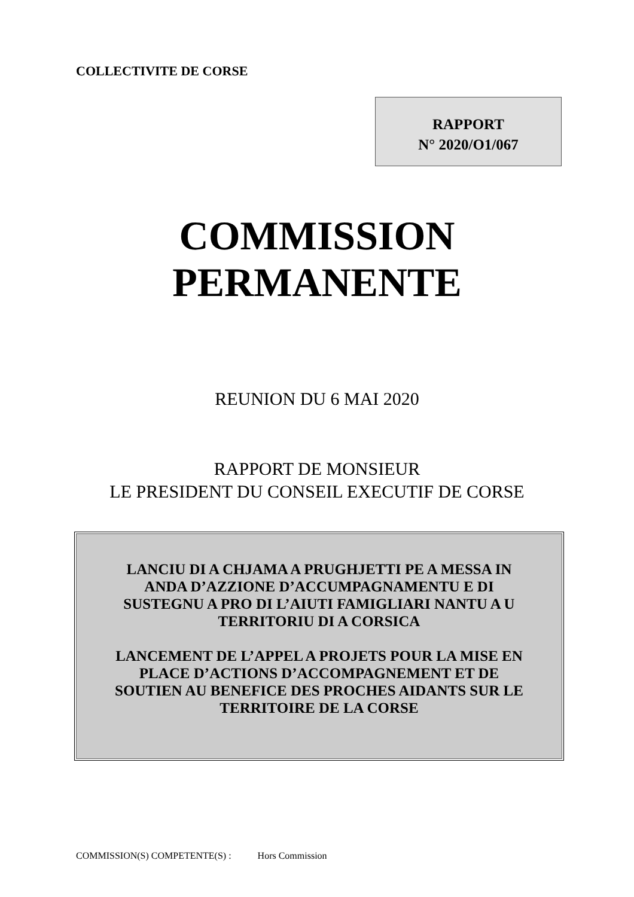COLLECTIVITE DE CORSE
RAPPORT
N° 2020/O1/067
COMMISSION
PERMANENTE
REUNION DU 6 MAI 2020
RAPPORT DE MONSIEUR
LE PRESIDENT DU CONSEIL EXECUTIF DE CORSE
LANCIU DI A CHJAMA A PRUGHJETTI PE A MESSA IN
ANDA D’AZZIONE D’ACCUMPAGNAMENTU E DI
SUSTEGNU A PRO DI L’AIUTI FAMIGLIARI NANTU A U
TERRITORIU DI A CORSICA
LANCEMENT DE L’APPEL A PROJETS POUR LA MISE EN
PLACE D’ACTIONS D’ACCOMPAGNEMENT ET DE
SOUTIEN AU BENEFICE DES PROCHES AIDANTS SUR LE
TERRITOIRE DE LA CORSE
COMMISSION(S) COMPETENTE(S) : Hors Commission